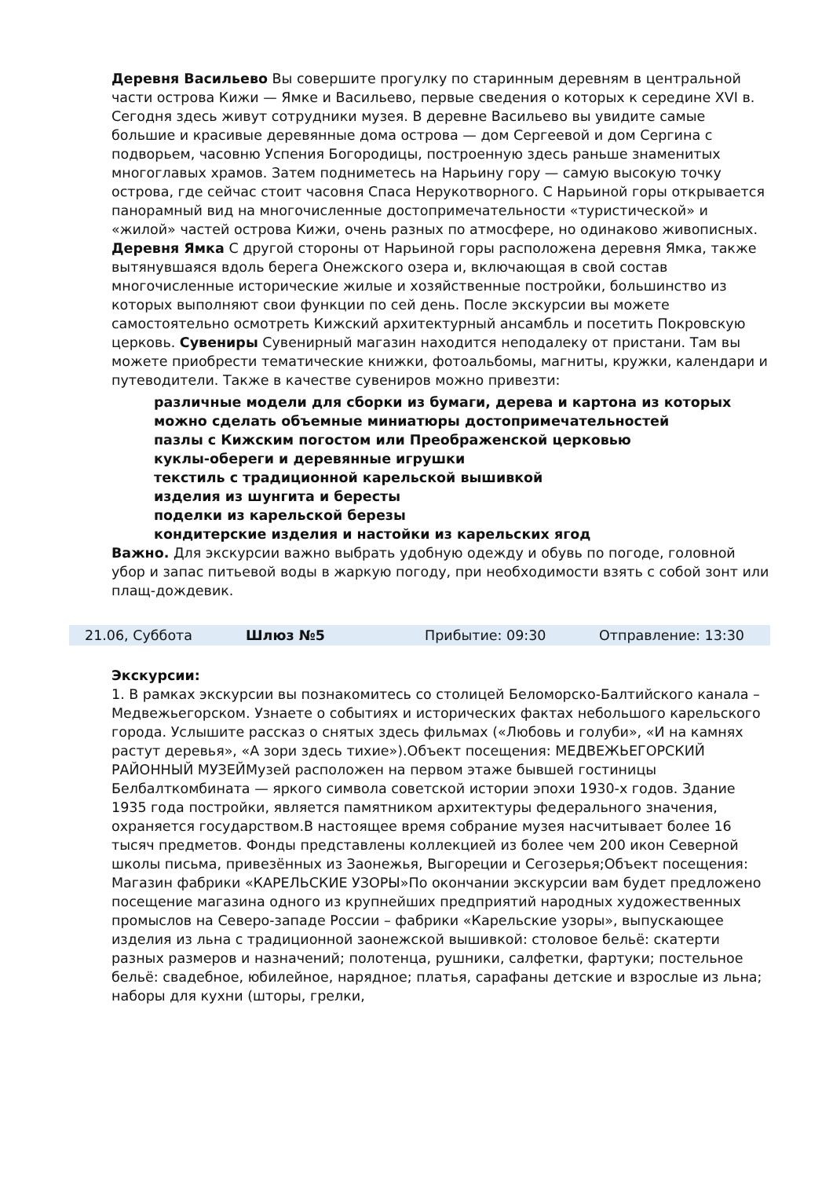Деревня Васильево Вы совершите прогулку по старинным деревням в центральной части острова Кижи — Ямке и Васильево, первые сведения о которых к середине XVI в. Сегодня здесь живут сотрудники музея. В деревне Васильево вы увидите самые большие и красивые деревянные дома острова — дом Сергеевой и дом Сергина с подворьем, часовню Успения Богородицы, построенную здесь раньше знаменитых многоглавых храмов. Затем подниметесь на Нарьину гору — самую высокую точку острова, где сейчас стоит часовня Спаса Нерукотворного. С Нарьиной горы открывается панорамный вид на многочисленные достопримечательности «туристической» и «жилой» частей острова Кижи, очень разных по атмосфере, но одинаково живописных. Деревня Ямка С другой стороны от Нарьиной горы расположена деревня Ямка, также вытянувшаяся вдоль берега Онежского озера и, включающая в свой состав многочисленные исторические жилые и хозяйственные постройки, большинство из которых выполняют свои функции по сей день. После экскурсии вы можете самостоятельно осмотреть Кижский архитектурный ансамбль и посетить Покровскую церковь. Сувениры Сувенирный магазин находится неподалеку от пристани. Там вы можете приобрести тематические книжки, фотоальбомы, магниты, кружки, календари и путеводители. Также в качестве сувениров можно привезти:
различные модели для сборки из бумаги, дерева и картона из которых можно сделать объемные миниатюры достопримечательностей
пазлы с Кижским погостом или Преображенской церковью
куклы-обереги и деревянные игрушки
текстиль с традиционной карельской вышивкой
изделия из шунгита и бересты
поделки из карельской березы
кондитерские изделия и настойки из карельских ягод
Важно. Для экскурсии важно выбрать удобную одежду и обувь по погоде, головной убор и запас питьевой воды в жаркую погоду, при необходимости взять с собой зонт или плащ-дождевик.
| 21.06, Суббота | Шлюз №5 | Прибытие: 09:30 | Отправление: 13:30 |
Экскурсии:
1. В рамках экскурсии вы познакомитесь со столицей Беломорско-Балтийского канала – Медвежьегорском. Узнаете о событиях и исторических фактах небольшого карельского города. Услышите рассказ о снятых здесь фильмах («Любовь и голуби», «И на камнях растут деревья», «А зори здесь тихие»).Объект посещения: МЕДВЕЖЬЕГОРСКИЙ РАЙОННЫЙ МУЗЕЙМузей расположен на первом этаже бывшей гостиницы Белбалткомбината — яркого символа советской истории эпохи 1930-х годов. Здание 1935 года постройки, является памятником архитектуры федерального значения, охраняется государством.В настоящее время собрание музея насчитывает более 16 тысяч предметов. Фонды представлены коллекцией из более чем 200 икон Северной школы письма, привезённых из Заонежья, Выгореции и Сегозерья;Объект посещения: Магазин фабрики «КАРЕЛЬСКИЕ УЗОРЫ»По окончании экскурсии вам будет предложено посещение магазина одного из крупнейших предприятий народных художественных промыслов на Северо-западе России – фабрики «Карельские узоры», выпускающее изделия из льна с традиционной заонежской вышивкой: столовое бельё: скатерти разных размеров и назначений; полотенца, рушники, салфетки, фартуки; постельное бельё: свадебное, юбилейное, нарядное; платья, сарафаны детские и взрослые из льна; наборы для кухни (шторы, грелки,